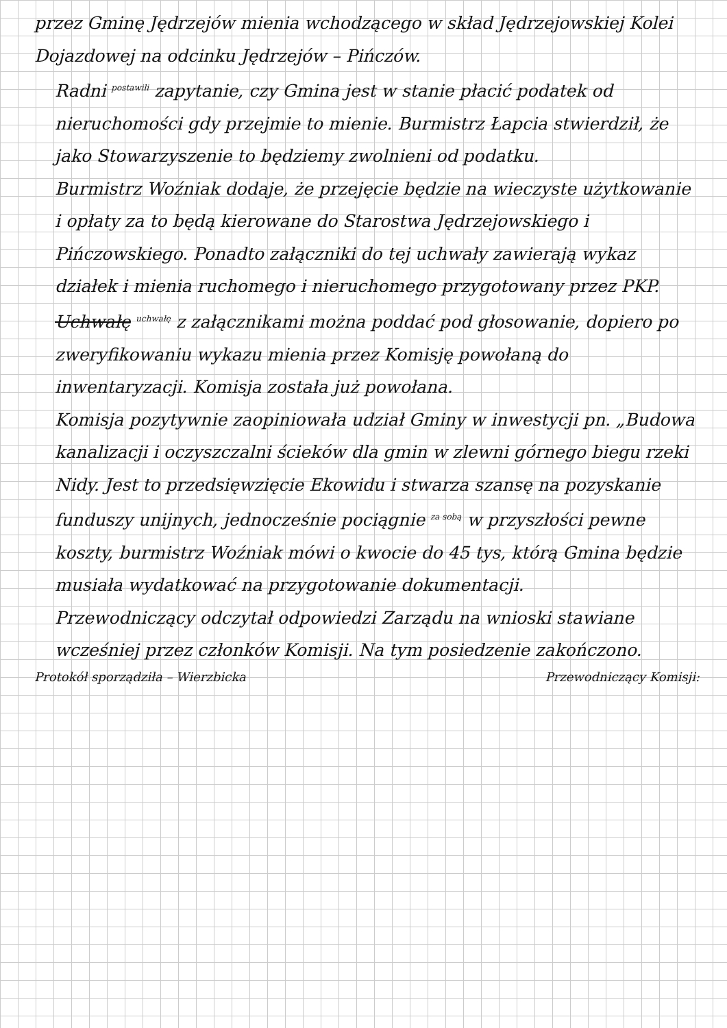przez Gminę Jędrzejów mienia wchodzącego w skład Jędrzejowskiej Kolei Dojazdowej na odcinku Jędrzejów – Pińczów.
Radni <sup>postawili</sup> zapytanie, czy Gmina jest w stanie płacić podatek od nieruchomości gdy przejmie to mienie. Burmistrz Łapcia stwierdził, że jako Stowarzyszenie to będziemy zwolnieni od podatku.
Burmistrz Woźniak dodaje, że przejęcie będzie na wieczyste użytkowanie i opłaty za to będą kierowane do Starostwa Jędrzejowskiego i Pińczowskiego. Ponadto załączniki do tej uchwały zawierają wykaz działek i mienia ruchomego i nieruchomego przygotowany przez PKP. Uchwałę <sup>uchwałę</sup> z załącznikami można poddać pod głosowanie, dopiero po zweryfikowaniu wykazu mienia przez Komisję powołaną do inwentaryzacji. Komisja została już powołana.
Komisja pozytywnie zaopiniowała udział Gminy w inwestycji pn. „Budowa kanalizacji i oczyszczalni ścieków dla gmin w zlewni górnego biegu rzeki Nidy. Jest to przedsięwzięcie Ekowidu i stwarza szansę na pozyskanie funduszy unijnych, jednocześnie pociągnie <sup>za sobą</sup> w przyszłości pewne koszty, burmistrz Woźniak mówi o kwocie do 45 tys, którą Gmina będzie musiała wydatkować na przygotowanie dokumentacji.
Przewodniczący odczytał odpowiedzi Zarządu na wnioski stawiane wcześniej przez członków Komisji. Na tym posiedzenie zakończono.
Protokół sporządziła – Wierzbicka Przewodniczący Komisji: